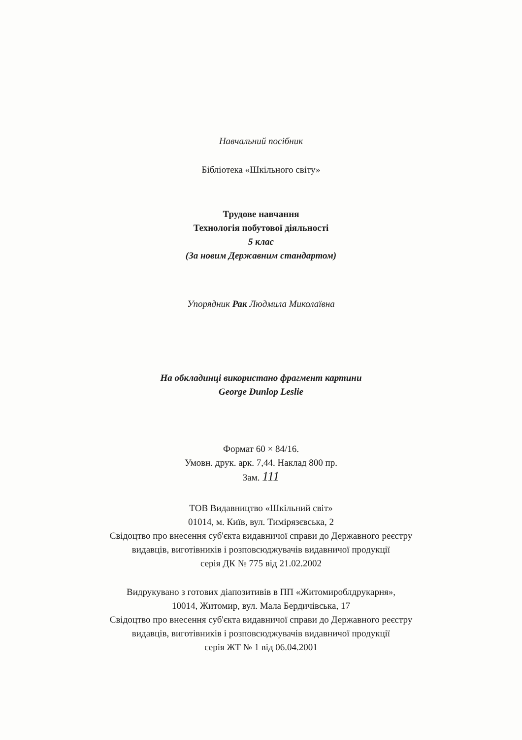Навчальний посібник
Бібліотека «Шкільного світу»
Трудове навчання
Технологія побутової діяльності
5 клас
(За новим Державним стандартом)
Упорядник Рак Людмила Миколаївна
На обкладинці використано фрагмент картини
George Dunlop Leslie
Формат 60 × 84/16.
Умовн. друк. арк. 7,44. Наклад 800 пр.
Зам. 111
ТОВ Видавництво «Шкільний світ»
01014, м. Київ, вул. Тимірязєвська, 2
Свідоцтво про внесення суб'єкта видавничої справи до Державного реєстру
видавців, виготівників і розповсюджувачів видавничої продукції
серія ДК № 775 від 21.02.2002
Видрукувано з готових діапозитивів в ПП «Житомироблдрукарня»,
10014, Житомир, вул. Мала Бердичівська, 17
Свідоцтво про внесення суб'єкта видавничої справи до Державного реєстру
видавців, виготівників і розповсюджувачів видавничої продукції
серія ЖТ № 1 від 06.04.2001